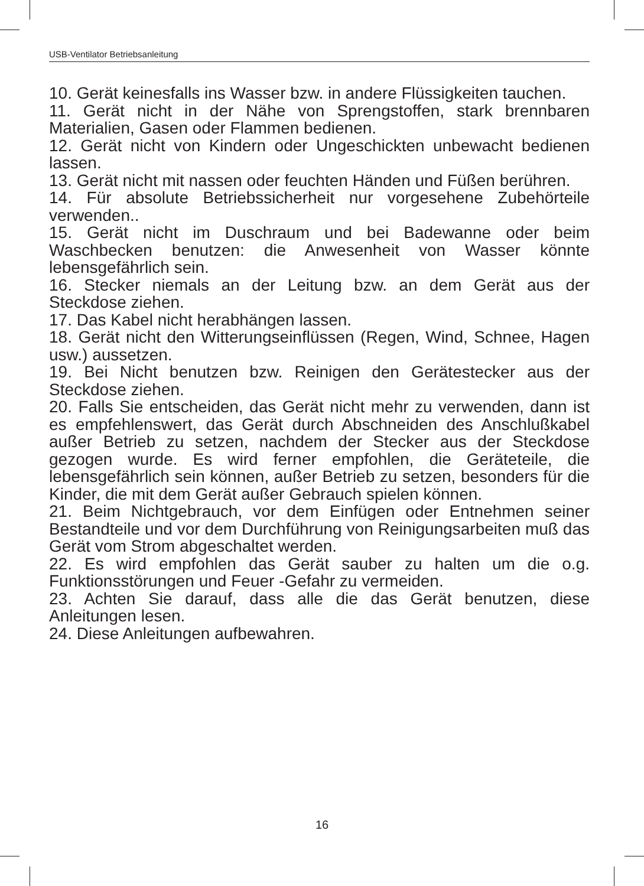USB-Ventilator Betriebsanleitung
10. Gerät keinesfalls ins Wasser bzw. in andere Flüssigkeiten tauchen.
11. Gerät nicht in der Nähe von Sprengstoffen, stark brennbaren Materialien, Gasen oder Flammen bedienen.
12. Gerät nicht von Kindern oder Ungeschickten unbewacht bedienen lassen.
13. Gerät nicht mit nassen oder feuchten Händen und Füßen berühren.
14. Für absolute Betriebssicherheit nur vorgesehene Zubehörteile verwenden..
15. Gerät nicht im Duschraum und bei Badewanne oder beim Waschbecken benutzen: die Anwesenheit von Wasser könnte lebensgefährlich sein.
16. Stecker niemals an der Leitung bzw. an dem Gerät aus der Steckdose ziehen.
17. Das Kabel nicht herabhängen lassen.
18. Gerät nicht den Witterungseinflüssen (Regen, Wind, Schnee, Hagen usw.) aussetzen.
19. Bei Nicht benutzen bzw. Reinigen den Gerätestecker aus der Steckdose ziehen.
20. Falls Sie entscheiden, das Gerät nicht mehr zu verwenden, dann ist es empfehlenswert, das Gerät durch Abschneiden des Anschlußkabel außer Betrieb zu setzen, nachdem der Stecker aus der Steckdose gezogen wurde. Es wird ferner empfohlen, die Geräteteile, die lebensgefährlich sein können, außer Betrieb zu setzen, besonders für die Kinder, die mit dem Gerät außer Gebrauch spielen können.
21. Beim Nichtgebrauch, vor dem Einfügen oder Entnehmen seiner Bestandteile und vor dem Durchführung von Reinigungsarbeiten muß das Gerät vom Strom abgeschaltet werden.
22. Es wird empfohlen das Gerät sauber zu halten um die o.g. Funktionsstörungen und Feuer -Gefahr zu vermeiden.
23. Achten Sie darauf, dass alle die das Gerät benutzen, diese Anleitungen lesen.
24. Diese Anleitungen aufbewahren.
16